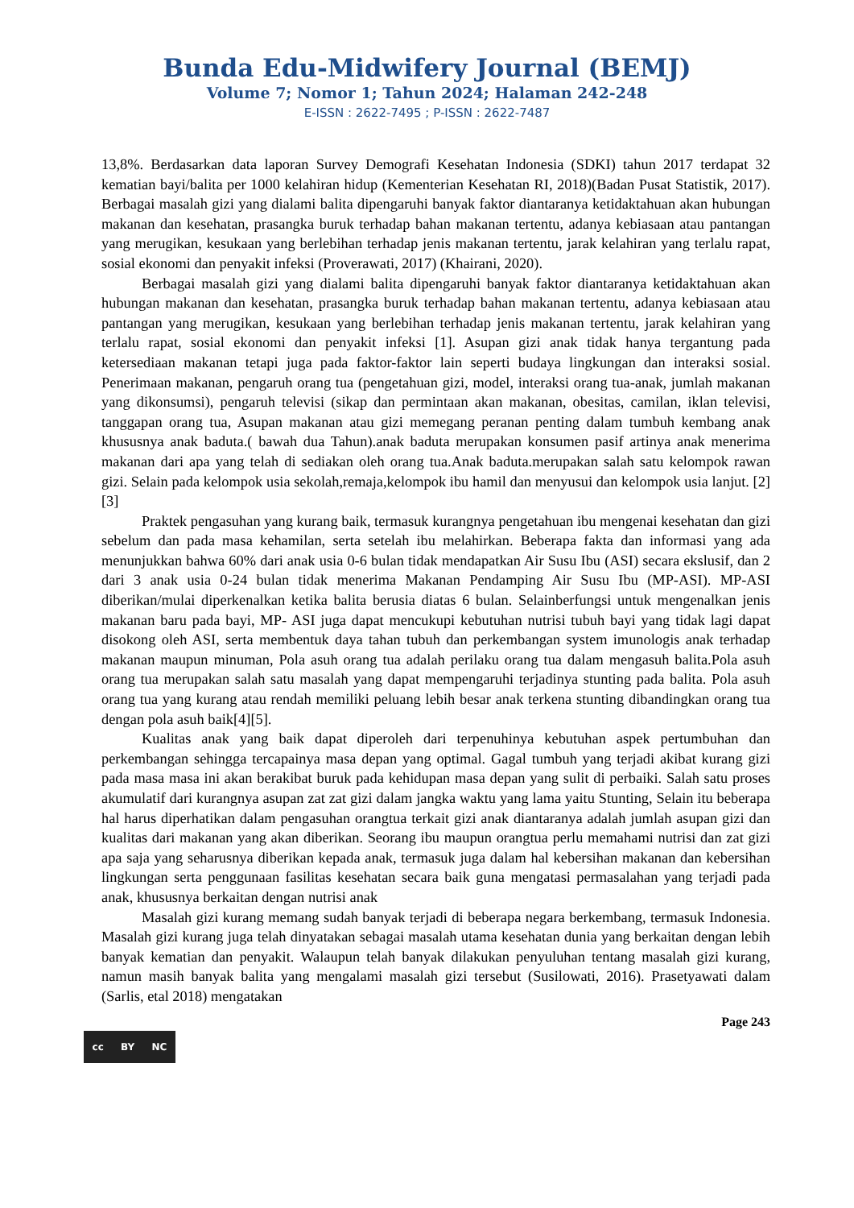Bunda Edu-Midwifery Journal (BEMJ)
Volume 7; Nomor 1; Tahun 2024; Halaman 242-248
E-ISSN : 2622-7495 ; P-ISSN : 2622-7487
13,8%. Berdasarkan data laporan Survey Demografi Kesehatan Indonesia (SDKI) tahun 2017 terdapat 32 kematian bayi/balita per 1000 kelahiran hidup (Kementerian Kesehatan RI, 2018)(Badan Pusat Statistik, 2017). Berbagai masalah gizi yang dialami balita dipengaruhi banyak faktor diantaranya ketidaktahuan akan hubungan makanan dan kesehatan, prasangka buruk terhadap bahan makanan tertentu, adanya kebiasaan atau pantangan yang merugikan, kesukaan yang berlebihan terhadap jenis makanan tertentu, jarak kelahiran yang terlalu rapat, sosial ekonomi dan penyakit infeksi (Proverawati, 2017) (Khairani, 2020).
Berbagai masalah gizi yang dialami balita dipengaruhi banyak faktor diantaranya ketidaktahuan akan hubungan makanan dan kesehatan, prasangka buruk terhadap bahan makanan tertentu, adanya kebiasaan atau pantangan yang merugikan, kesukaan yang berlebihan terhadap jenis makanan tertentu, jarak kelahiran yang terlalu rapat, sosial ekonomi dan penyakit infeksi [1]. Asupan gizi anak tidak hanya tergantung pada ketersediaan makanan tetapi juga pada faktor-faktor lain seperti budaya lingkungan dan interaksi sosial. Penerimaan makanan, pengaruh orang tua (pengetahuan gizi, model, interaksi orang tua-anak, jumlah makanan yang dikonsumsi), pengaruh televisi (sikap dan permintaan akan makanan, obesitas, camilan, iklan televisi, tanggapan orang tua, Asupan makanan atau gizi memegang peranan penting dalam tumbuh kembang anak khususnya anak baduta.( bawah dua Tahun).anak baduta merupakan konsumen pasif artinya anak menerima makanan dari apa yang telah di sediakan oleh orang tua.Anak baduta.merupakan salah satu kelompok rawan gizi. Selain pada kelompok usia sekolah,remaja,kelompok ibu hamil dan menyusui dan kelompok usia lanjut. [2][3]
Praktek pengasuhan yang kurang baik, termasuk kurangnya pengetahuan ibu mengenai kesehatan dan gizi sebelum dan pada masa kehamilan, serta setelah ibu melahirkan. Beberapa fakta dan informasi yang ada menunjukkan bahwa 60% dari anak usia 0-6 bulan tidak mendapatkan Air Susu Ibu (ASI) secara ekslusif, dan 2 dari 3 anak usia 0-24 bulan tidak menerima Makanan Pendamping Air Susu Ibu (MP-ASI). MP-ASI diberikan/mulai diperkenalkan ketika balita berusia diatas 6 bulan. Selainberfungsi untuk mengenalkan jenis makanan baru pada bayi, MP- ASI juga dapat mencukupi kebutuhan nutrisi tubuh bayi yang tidak lagi dapat disokong oleh ASI, serta membentuk daya tahan tubuh dan perkembangan system imunologis anak terhadap makanan maupun minuman, Pola asuh orang tua adalah perilaku orang tua dalam mengasuh balita.Pola asuh orang tua merupakan salah satu masalah yang dapat mempengaruhi terjadinya stunting pada balita. Pola asuh orang tua yang kurang atau rendah memiliki peluang lebih besar anak terkena stunting dibandingkan orang tua dengan pola asuh baik[4][5].
Kualitas anak yang baik dapat diperoleh dari terpenuhinya kebutuhan aspek pertumbuhan dan perkembangan sehingga tercapainya masa depan yang optimal. Gagal tumbuh yang terjadi akibat kurang gizi pada masa masa ini akan berakibat buruk pada kehidupan masa depan yang sulit di perbaiki. Salah satu proses akumulatif dari kurangnya asupan zat zat gizi dalam jangka waktu yang lama yaitu Stunting, Selain itu beberapa hal harus diperhatikan dalam pengasuhan orangtua terkait gizi anak diantaranya adalah jumlah asupan gizi dan kualitas dari makanan yang akan diberikan. Seorang ibu maupun orangtua perlu memahami nutrisi dan zat gizi apa saja yang seharusnya diberikan kepada anak, termasuk juga dalam hal kebersihan makanan dan kebersihan lingkungan serta penggunaan fasilitas kesehatan secara baik guna mengatasi permasalahan yang terjadi pada anak, khususnya berkaitan dengan nutrisi anak
Masalah gizi kurang memang sudah banyak terjadi di beberapa negara berkembang, termasuk Indonesia. Masalah gizi kurang juga telah dinyatakan sebagai masalah utama kesehatan dunia yang berkaitan dengan lebih banyak kematian dan penyakit. Walaupun telah banyak dilakukan penyuluhan tentang masalah gizi kurang, namun masih banyak balita yang mengalami masalah gizi tersebut (Susilowati, 2016). Prasetyawati dalam (Sarlis, etal 2018) mengatakan
Page 243
cc BY NC